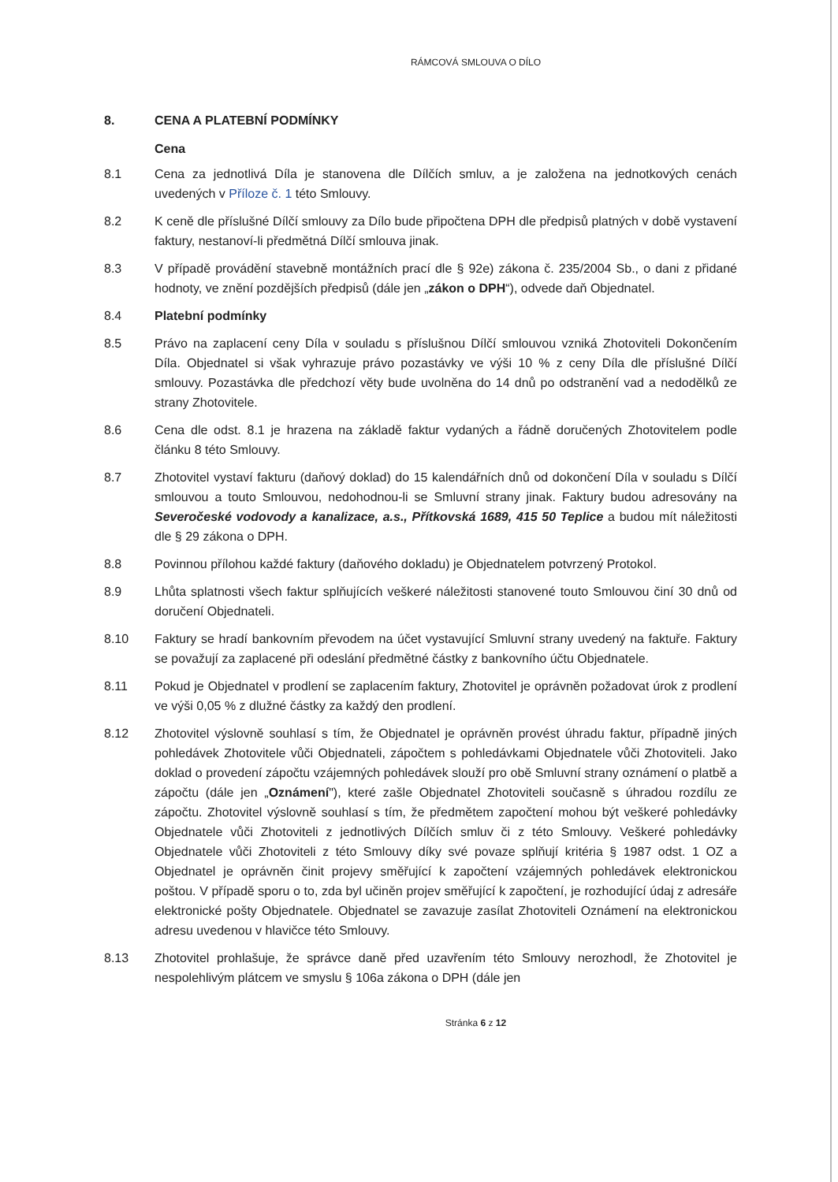RÁMCOVÁ SMLOUVA O DÍLO
8. CENA A PLATEBNÍ PODMÍNKY
Cena
8.1 Cena za jednotlivá Díla je stanovena dle Dílčích smluv, a je založena na jednotkových cenách uvedených v Příloze č. 1 této Smlouvy.
8.2 K ceně dle příslušné Dílčí smlouvy za Dílo bude připočtena DPH dle předpisů platných v době vystavení faktury, nestanoví-li předmětná Dílčí smlouva jinak.
8.3 V případě provádění stavebně montážních prací dle § 92e) zákona č. 235/2004 Sb., o dani z přidané hodnoty, ve znění pozdějších předpisů (dále jen „zákon o DPH“), odvede daň Objednatel.
8.4 Platební podmínky
8.5 Právo na zaplacení ceny Díla v souladu s příslušnou Dílčí smlouvou vzniká Zhotoviteli Dokončením Díla. Objednatel si však vyhrazuje právo pozastávky ve výši 10 % z ceny Díla dle příslušné Dílčí smlouvy. Pozastávka dle předchozí věty bude uvolněna do 14 dnů po odstranění vad a nedodělků ze strany Zhotovitele.
8.6 Cena dle odst. 8.1 je hrazena na základě faktur vydaných a řádně doručených Zhotovitelem podle článku 8 této Smlouvy.
8.7 Zhotovitel vystaví fakturu (daňový doklad) do 15 kalendářních dnů od dokončení Díla v souladu s Dílčí smlouvou a touto Smlouvou, nedohodnou-li se Smluvní strany jinak. Faktury budou adresovány na Severočeské vodovody a kanalizace, a.s., Přítkovská 1689, 415 50 Teplice a budou mít náležitosti dle § 29 zákona o DPH.
8.8 Povinnou přílohou každé faktury (daňového dokladu) je Objednatelem potvrzený Protokol.
8.9 Lhůta splatnosti všech faktur splňujících veškeré náležitosti stanovené touto Smlouvou činí 30 dnů od doručení Objednateli.
8.10 Faktury se hradí bankovním převodem na účet vystavující Smluvní strany uvedený na faktuře. Faktury se považují za zaplacené při odeslání předmětné částky z bankovního účtu Objednatele.
8.11 Pokud je Objednatel v prodlení se zaplacením faktury, Zhotovitel je oprávněn požadovat úrok z prodlení ve výši 0,05 % z dlužné částky za každý den prodlení.
8.12 Zhotovitel výslovně souhlasí s tím, že Objednatel je oprávněn provést úhradu faktur, případně jiných pohledávek Zhotovitele vůči Objednateli, zápočtem s pohledávkami Objednatele vůči Zhotoviteli. Jako doklad o provedení zápočtu vzájemných pohledávek slouží pro obě Smluvní strany oznámení o platbě a zápočtu (dále jen „Oznámení"), které zašle Objednatel Zhotoviteli současně s úhradou rozdílu ze zápočtu. Zhotovitel výslovně souhlasí s tím, že předmětem započtení mohou být veškeré pohledávky Objednatele vůči Zhotoviteli z jednotlivých Dílčích smluv či z této Smlouvy. Veškeré pohledávky Objednatele vůči Zhotoviteli z této Smlouvy díky své povaze splňují kritéria § 1987 odst. 1 OZ a Objednatel je oprávněn činit projevy směřující k započtení vzájemných pohledávek elektronickou poštou. V případě sporu o to, zda byl učiněn projev směřující k započtení, je rozhodující údaj z adresáře elektronické pošty Objednatele. Objednatel se zavazuje zasílat Zhotoviteli Oznámení na elektronickou adresu uvedenou v hlavičce této Smlouvy.
8.13 Zhotovitel prohlašuje, že správce daně před uzavřením této Smlouvy nerozhodl, že Zhotovitel je nespolehlivým plátcem ve smyslu § 106a zákona o DPH (dále jen
Stránka 6 z 12